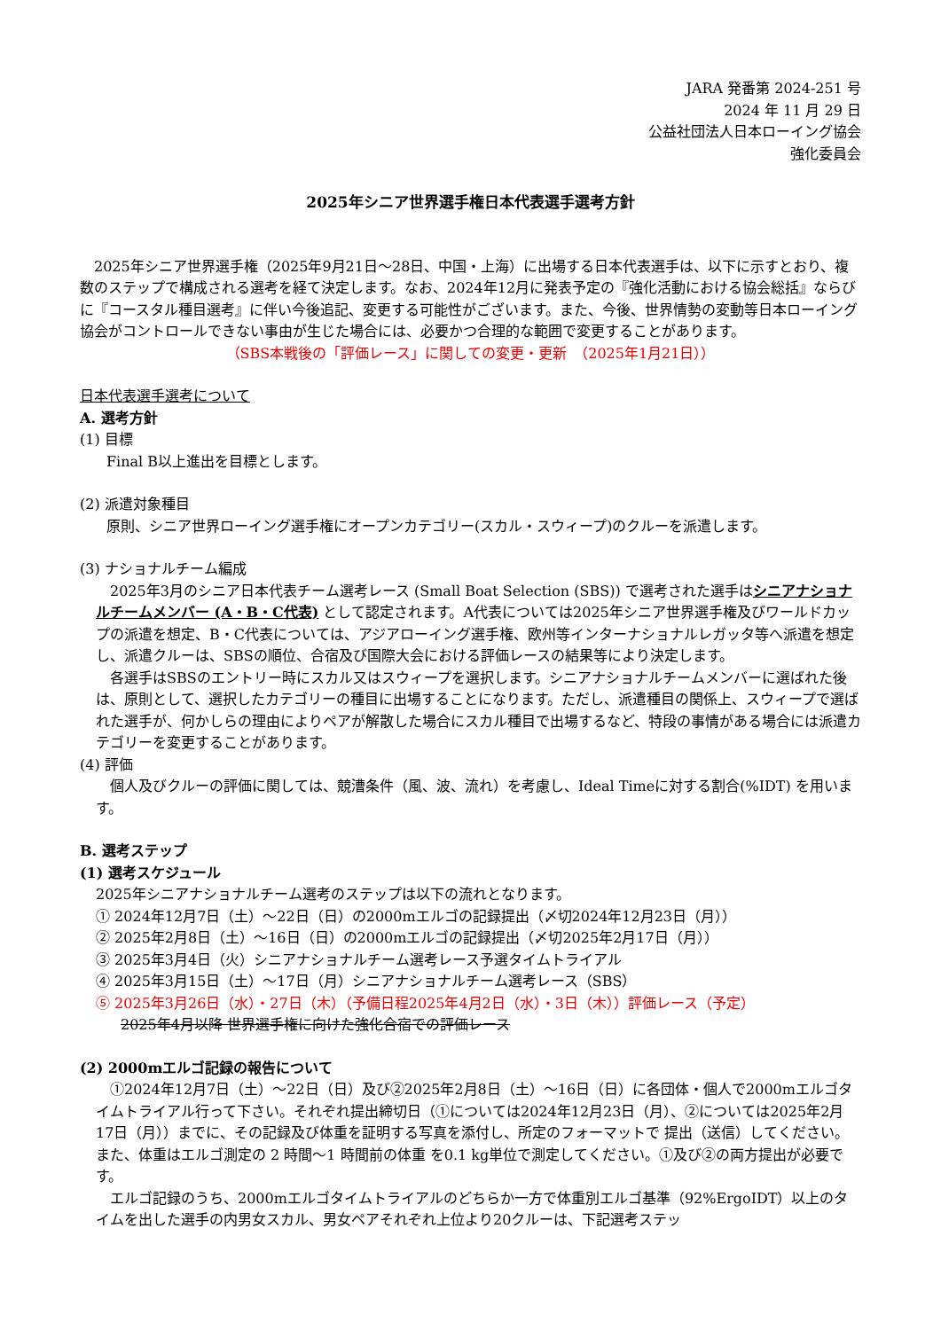JARA 発番第 2024-251 号
2024 年 11 月 29 日
公益社団法人日本ローイング協会
強化委員会
2025年シニア世界選手権日本代表選手選考方針
　2025年シニア世界選手権（2025年9月21日～28日、中国・上海）に出場する日本代表選手は、以下に示すとおり、複数のステップで構成される選考を経て決定します。なお、2024年12月に発表予定の『強化活動における協会総括』ならびに『コースタル種目選考』に伴い今後追記、変更する可能性がございます。また、今後、世界情勢の変動等日本ローイング協会がコントロールできない事由が生じた場合には、必要かつ合理的な範囲で変更することがあります。
（SBS本戦後の「評価レース」に関しての変更・更新　（2025年1月21日））
日本代表選手選考について
A. 選考方針
(1) 目標
Final B以上進出を目標とします。
(2) 派遣対象種目
原則、シニア世界ローイング選手権にオープンカテゴリー(スカル・スウィープ)のクルーを派遣します。
(3) ナショナルチーム編成
　2025年3月のシニア日本代表チーム選考レース (Small Boat Selection (SBS)) で選考された選手はシニアナショナルチームメンバー (A・B・C代表) として認定されます。A代表については2025年シニア世界選手権及びワールドカップの派遣を想定、B・C代表については、アジアローイング選手権、欧州等インターナショナルレガッタ等へ派遣を想定し、派遣クルーは、SBSの順位、合宿及び国際大会における評価レースの結果等により決定します。
　各選手はSBSのエントリー時にスカル又はスウィープを選択します。シニアナショナルチームメンバーに選ばれた後は、原則として、選択したカテゴリーの種目に出場することになります。ただし、派遣種目の関係上、スウィープで選ばれた選手が、何かしらの理由によりペアが解散した場合にスカル種目で出場するなど、特段の事情がある場合には派遣カテゴリーを変更することがあります。
(4) 評価
　個人及びクルーの評価に関しては、競漕条件（風、波、流れ）を考慮し、Ideal Timeに対する割合(%IDT) を用います。
B. 選考ステップ
(1) 選考スケジュール
2025年シニアナショナルチーム選考のステップは以下の流れとなります。
① 2024年12月7日（土）～22日（日）の2000mエルゴの記録提出（〆切2024年12月23日（月））
② 2025年2月8日（土）～16日（日）の2000mエルゴの記録提出（〆切2025年2月17日（月））
③ 2025年3月4日（火）シニアナショナルチーム選考レース予選タイムトライアル
④ 2025年3月15日（土）～17日（月）シニアナショナルチーム選考レース（SBS）
⑤ 2025年3月26日（水）・27日（木）（予備日程2025年4月2日（水）・3日（木））評価レース（予定）
2025年4月以降 世界選手権に向けた強化合宿での評価レース
(2) 2000mエルゴ記録の報告について
　①2024年12月7日（土）～22日（日）及び②2025年2月8日（土）～16日（日）に各団体・個人で2000mエルゴタイムトライアル行って下さい。それぞれ提出締切日（①については2024年12月23日（月）、②については2025年2月17日（月））までに、その記録及び体重を証明する写真を添付し、所定のフォーマットで 提出（送信）してください。また、体重はエルゴ測定の 2 時間～1 時間前の体重 を0.1 kg単位で測定してください。①及び②の両方提出が必要です。
　エルゴ記録のうち、2000mエルゴタイムトライアルのどちらか一方で体重別エルゴ基準（92%ErgoIDT）以上のタイムを出した選手の内男女スカル、男女ペアそれぞれ上位より20クルーは、下記選考ステッ